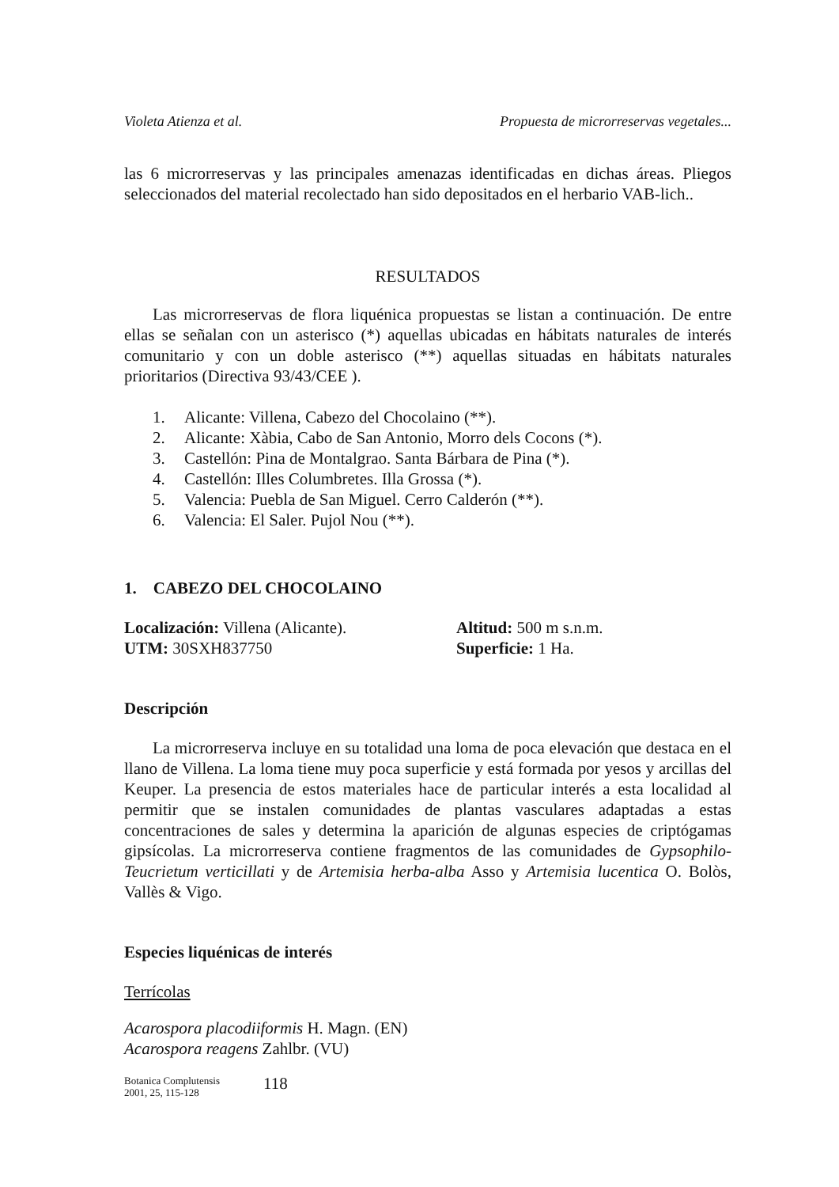Violeta Atienza et al. Propuesta de microrreservas vegetales...
las 6 microrreservas y las principales amenazas identificadas en dichas áreas. Plie­gos seleccionados del material recolectado han sido depositados en el herbario VAB-lich..
RESULTADOS
Las microrreservas de flora liquénica propuestas se listan a continuación. De entre ellas se señalan con un asterisco (*) aquellas ubicadas en hábitats naturales de interés comunitario y con un doble asterisco (**) aquellas situadas en hábitats naturales prioritarios (Directiva 93/43/CEE ).
1. Alicante: Villena, Cabezo del Chocolaino (**).
2. Alicante: Xàbia, Cabo de San Antonio, Morro dels Cocons (*).
3. Castellón: Pina de Montalgrao. Santa Bárbara de Pina (*).
4. Castellón: Illes Columbretes. Illa Grossa (*).
5. Valencia: Puebla de San Miguel. Cerro Calderón (**).
6. Valencia: El Saler. Pujol Nou (**).
1. CABEZO DEL CHOCOLAINO
Localización: Villena (Alicante).
Altitud: 500 m s.n.m.
UTM: 30SXH837750
Superficie: 1 Ha.
Descripción
La microrreserva incluye en su totalidad una loma de poca elevación que des­taca en el llano de Villena. La loma tiene muy poca superficie y está formada por yesos y arcillas del Keuper. La presencia de estos materiales hace de particular in­terés a esta localidad al permitir que se instalen comunidades de plantas vasculares adaptadas a estas concentraciones de sales y determina la aparición de algunas es­pecies de criptógamas gipsícolas. La microrreserva contiene fragmentos de las comunidades de Gypsophilo-Teucrietum verticillati y de Artemisia herba-alba Asso y Artemisia lucentica O. Bolòs, Vallès & Vigo.
Especies liquénicas de interés
Terrícolas
Acarospora placodiiformis H. Magn. (EN)
Acarospora reagens Zahlbr. (VU)
Botanica Complutensis
2001, 25, 115-128
118